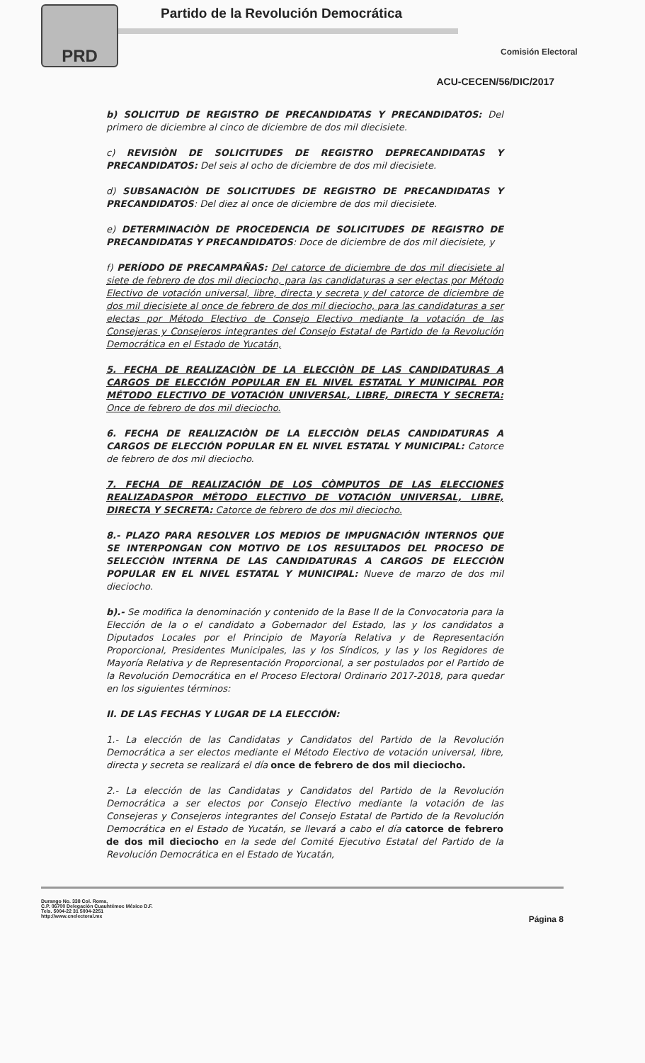PRD
Partido de la Revolución Democrática
Comisión Electoral
ACU-CECEN/56/DIC/2017
b) SOLICITUD DE REGISTRO DE PRECANDIDATAS Y PRECANDIDATOS: Del primero de diciembre al cinco de diciembre de dos mil diecisiete.
c) REVISIÒN DE SOLICITUDES DE REGISTRO DEPRECANDIDATAS Y PRECANDIDATOS: Del seis al ocho de diciembre de dos mil diecisiete.
d) SUBSANACIÒN DE SOLICITUDES DE REGISTRO DE PRECANDIDATAS Y PRECANDIDATOS: Del diez al once de diciembre de dos mil diecisiete.
e) DETERMINACIÒN DE PROCEDENCIA DE SOLICITUDES DE REGISTRO DE PRECANDIDATAS Y PRECANDIDATOS: Doce de diciembre de dos mil diecisiete, y
f) PERÍODO DE PRECAMPAÑAS: Del catorce de diciembre de dos mil diecisiete al siete de febrero de dos mil dieciocho, para las candidaturas a ser electas por Método Electivo de votación universal, libre, directa y secreta y del catorce de diciembre de dos mil diecisiete al once de febrero de dos mil dieciocho, para las candidaturas a ser electas por Método Electivo de Consejo Electivo mediante la votación de las Consejeras y Consejeros integrantes del Consejo Estatal de Partido de la Revolución Democrática en el Estado de Yucatán,
5. FECHA DE REALIZACIÒN DE LA ELECCIÒN DE LAS CANDIDATURAS A CARGOS DE ELECCIÓN POPULAR EN EL NIVEL ESTATAL Y MUNICIPAL POR MÉTODO ELECTIVO DE VOTACIÓN UNIVERSAL, LIBRE, DIRECTA Y SECRETA: Once de febrero de dos mil dieciocho.
6. FECHA DE REALIZACIÒN DE LA ELECCIÒN DELAS CANDIDATURAS A CARGOS DE ELECCIÓN POPULAR EN EL NIVEL ESTATAL Y MUNICIPAL: Catorce de febrero de dos mil dieciocho.
7. FECHA DE REALIZACIÓN DE LOS CÒMPUTOS DE LAS ELECCIONES REALIZADASPOR MÉTODO ELECTIVO DE VOTACIÓN UNIVERSAL, LIBRE, DIRECTA Y SECRETA: Catorce de febrero de dos mil dieciocho.
8.- PLAZO PARA RESOLVER LOS MEDIOS DE IMPUGNACIÓN INTERNOS QUE SE INTERPONGAN CON MOTIVO DE LOS RESULTADOS DEL PROCESO DE SELECCIÒN INTERNA DE LAS CANDIDATURAS A CARGOS DE ELECCIÒN POPULAR EN EL NIVEL ESTATAL Y MUNICIPAL: Nueve de marzo de dos mil dieciocho.
b).- Se modifica la denominación y contenido de la Base II de la Convocatoria para la Elección de la o el candidato a Gobernador del Estado, las y los candidatos a Diputados Locales por el Principio de Mayoría Relativa y de Representación Proporcional, Presidentes Municipales, las y los Síndicos, y las y los Regidores de Mayoría Relativa y de Representación Proporcional, a ser postulados por el Partido de la Revolución Democrática en el Proceso Electoral Ordinario 2017-2018, para quedar en los siguientes términos:
II. DE LAS FECHAS Y LUGAR DE LA ELECCIÓN:
1.- La elección de las Candidatas y Candidatos del Partido de la Revolución Democrática a ser electos mediante el Método Electivo de votación universal, libre, directa y secreta se realizará el día once de febrero de dos mil dieciocho.
2.- La elección de las Candidatas y Candidatos del Partido de la Revolución Democrática a ser electos por Consejo Electivo mediante la votación de las Consejeras y Consejeros integrantes del Consejo Estatal de Partido de la Revolución Democrática en el Estado de Yucatán, se llevará a cabo el día catorce de febrero de dos mil dieciocho en la sede del Comité Ejecutivo Estatal del Partido de la Revolución Democrática en el Estado de Yucatán,
Durango No. 338 Col. Roma,
C.P. 06700 Delegación Cuauhtémoc México D.F.
Tels. 5004-22 31 5004-2251
http://www.cnelectoral.mx
Página 8